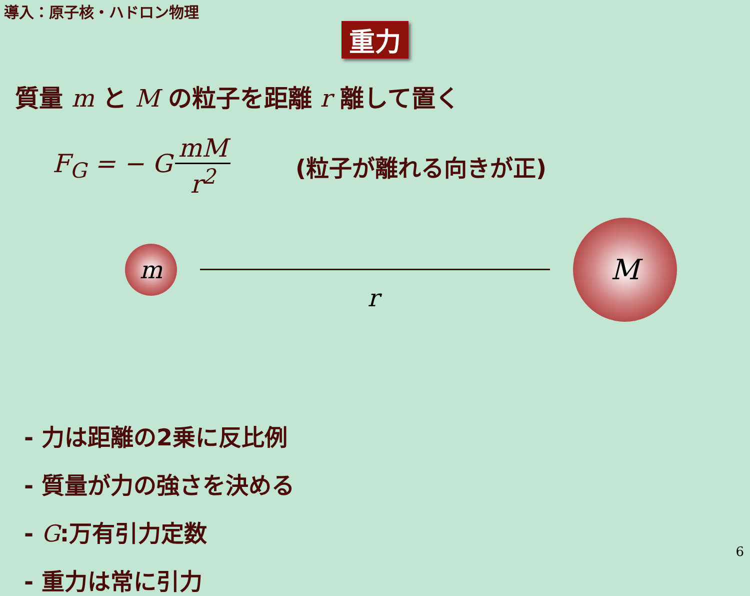導入：原子核・ハドロン物理
重力
質量 m と M の粒子を距離 r 離して置く
F<sub>G</sub> = − G mM r<sup>2</sup> (粒子が離れる向きが正)
m
r
M
- 力は距離の2乗に反比例
- 質量が力の強さを決める
- G:万有引力定数
- 重力は常に引力
6